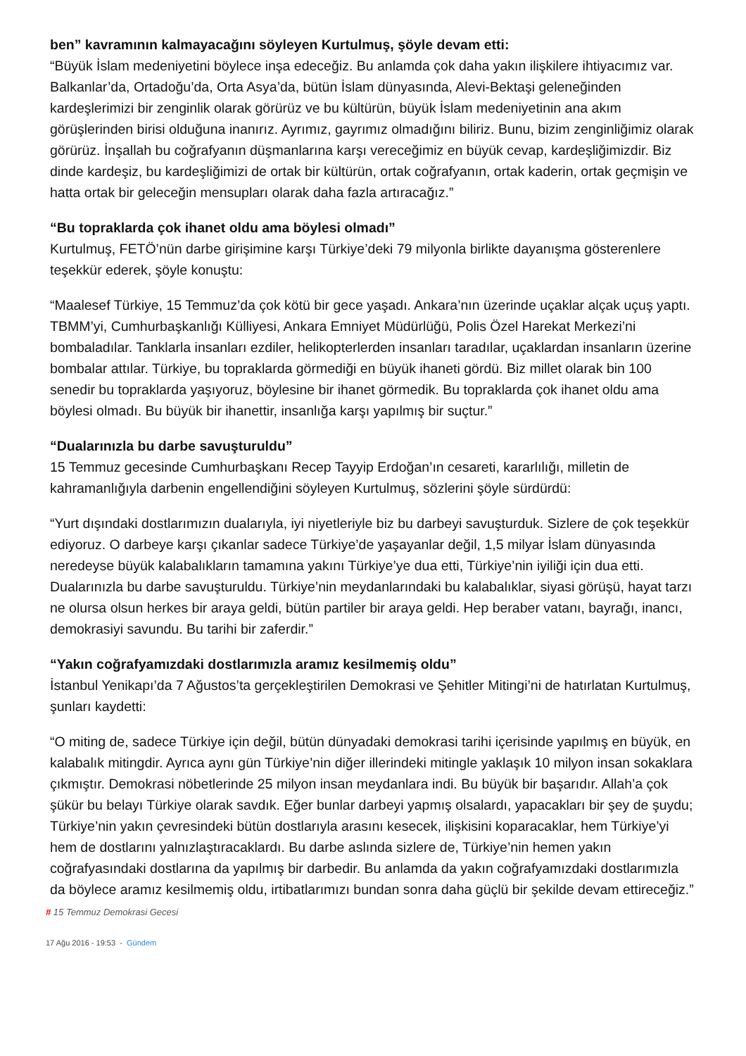ben” kavramının kalmayacağını söyleyen Kurtulmuş, şöyle devam etti:
“Büyük İslam medeniyetini böylece inşa edeceğiz. Bu anlamda çok daha yakın ilişkilere ihtiyacımız var. Balkanlar’da, Ortadoğu’da, Orta Asya’da, bütün İslam dünyasında, Alevi-Bektaşi geleneğinden kardeşlerimizi bir zenginlik olarak görürüz ve bu kültürün, büyük İslam medeniyetinin ana akım görüşlerinden birisi olduğuna inanırız. Ayrımız, gayrımız olmadığını biliriz. Bunu, bizim zenginliğimiz olarak görürüz. İnşallah bu coğrafyanın düşmanlarına karşı vereceğimiz en büyük cevap, kardeşliğimizdir. Biz dinde kardeşiz, bu kardeşliğimizi de ortak bir kültürün, ortak coğrafyanın, ortak kaderin, ortak geçmişin ve hatta ortak bir geleceğin mensupları olarak daha fazla artıracağız.”
“Bu topraklarda çok ihanet oldu ama böylesi olmadı”
Kurtulmuş, FETÖ’nün darbe girişimine karşı Türkiye’deki 79 milyonla birlikte dayanışma gösterenlere teşekkür ederek, şöyle konuştu:
“Maalesef Türkiye, 15 Temmuz’da çok kötü bir gece yaşadı. Ankara’nın üzerinde uçaklar alçak uçuş yaptı. TBMM’yi, Cumhurbaşkanlığı Külliyesi, Ankara Emniyet Müdürlüğü, Polis Özel Harekat Merkezi’ni bombaladılar. Tanklarla insanları ezdiler, helikopterlerden insanları taradılar, uçaklardan insanların üzerine bombalar attılar. Türkiye, bu topraklarda görmediği en büyük ihaneti gördü. Biz millet olarak bin 100 senedir bu topraklarda yaşıyoruz, böylesine bir ihanet görmedik. Bu topraklarda çok ihanet oldu ama böylesi olmadı. Bu büyük bir ihanettir, insanlığa karşı yapılmış bir suçtur.”
“Dualarınızla bu darbe savuşturuldu”
15 Temmuz gecesinde Cumhurbaşkanı Recep Tayyip Erdoğan’ın cesareti, kararlılığı, milletin de kahramanlığıyla darbenin engellendiğini söyleyen Kurtulmuş, sözlerini şöyle sürdürdü:
“Yurt dışındaki dostlarımızın dualarıyla, iyi niyetleriyle biz bu darbeyi savuşturduk. Sizlere de çok teşekkür ediyoruz. O darbeye karşı çıkanlar sadece Türkiye’de yaşayanlar değil, 1,5 milyar İslam dünyasında neredeyse büyük kalabalıkların tamamına yakını Türkiye’ye dua etti, Türkiye’nin iyiliği için dua etti. Dualarınızla bu darbe savuşturuldu. Türkiye’nin meydanlarındaki bu kalabalıklar, siyasi görüşü, hayat tarzı ne olursa olsun herkes bir araya geldi, bütün partiler bir araya geldi. Hep beraber vatanı, bayrağı, inancı, demokrasiyi savundu. Bu tarihi bir zaferdir.”
“Yakın coğrafyamızdaki dostlarımızla aramız kesilmemiş oldu”
İstanbul Yenikapı’da 7 Ağustos’ta gerçekleştirilen Demokrasi ve Şehitler Mitingi’ni de hatırlatan Kurtulmuş, şunları kaydetti:
“O miting de, sadece Türkiye için değil, bütün dünyadaki demokrasi tarihi içerisinde yapılmış en büyük, en kalabalık mitingdir. Ayrıca aynı gün Türkiye’nin diğer illerindeki mitingle yaklaşık 10 milyon insan sokaklara çıkmıştır. Demokrasi nöbetlerinde 25 milyon insan meydanlara indi. Bu büyük bir başarıdır. Allah’a çok şükür bu belayı Türkiye olarak savdık. Eğer bunlar darbeyi yapmış olsalardı, yapacakları bir şey de şuydu; Türkiye’nin yakın çevresindeki bütün dostlarıyla arasını kesecek, ilişkisini koparacaklar, hem Türkiye’yi hem de dostlarını yalnızlaştıracaklardı. Bu darbe aslında sizlere de, Türkiye’nin hemen yakın coğrafyasındaki dostlarına da yapılmış bir darbedir. Bu anlamda da yakın coğrafyamızdaki dostlarımızla da böylece aramız kesilmemiş oldu, irtibatlarımızı bundan sonra daha güçlü bir şekilde devam ettireceğiz.”
# 15 Temmuz Demokrasi Gecesi
17 Ağu 2016 - 19:53 - Gündem